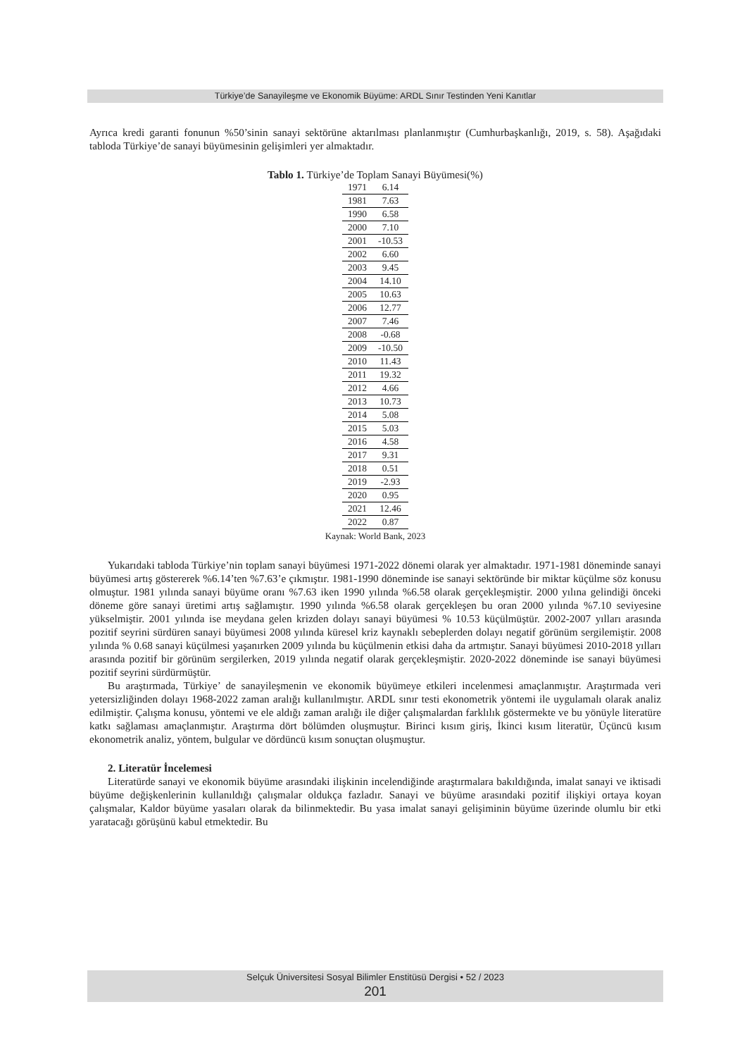Türkiye’de Sanayileşme ve Ekonomik Büyüme: ARDL Sınır Testinden Yeni Kanıtlar
Ayrıca kredi garanti fonunun %50’sinin sanayi sektörüne aktarılması planlanmıştır (Cumhurbaşkanlığı, 2019, s. 58). Aşağıdaki tabloda Türkiye’de sanayi büyümesinin gelişimleri yer almaktadır.
Tablo 1. Türkiye’de Toplam Sanayi Büyümesi(%)
| 1971 | 6.14 |
| 1981 | 7.63 |
| 1990 | 6.58 |
| 2000 | 7.10 |
| 2001 | -10.53 |
| 2002 | 6.60 |
| 2003 | 9.45 |
| 2004 | 14.10 |
| 2005 | 10.63 |
| 2006 | 12.77 |
| 2007 | 7.46 |
| 2008 | -0.68 |
| 2009 | -10.50 |
| 2010 | 11.43 |
| 2011 | 19.32 |
| 2012 | 4.66 |
| 2013 | 10.73 |
| 2014 | 5.08 |
| 2015 | 5.03 |
| 2016 | 4.58 |
| 2017 | 9.31 |
| 2018 | 0.51 |
| 2019 | -2.93 |
| 2020 | 0.95 |
| 2021 | 12.46 |
| 2022 | 0.87 |
Kaynak: World Bank, 2023
Yukarıdaki tabloda Türkiye’nin toplam sanayi büyümesi 1971-2022 dönemi olarak yer almaktadır. 1971-1981 döneminde sanayi büyümesi artış göstererek %6.14’ten %7.63’e çıkmıştır. 1981-1990 döneminde ise sanayi sektöründe bir miktar küçülme söz konusu olmuştur. 1981 yılında sanayi büyüme oranı %7.63 iken 1990 yılında %6.58 olarak gerçekleşmiştir. 2000 yılına gelindiği önceki döneme göre sanayi üretimi artış sağlamıştır. 1990 yılında %6.58 olarak gerçekleşen bu oran 2000 yılında %7.10 seviyesine yükselmiştir. 2001 yılında ise meydana gelen krizden dolayı sanayi büyümesi % 10.53 küçülmüştür. 2002-2007 yılları arasında pozitif seyrini sürdüren sanayi büyümesi 2008 yılında küresel kriz kaynaklı sebeplerden dolayı negatif görünüm sergilemiştir. 2008 yılında % 0.68 sanayi küçülmesi yaşanırken 2009 yılında bu küçülmenin etkisi daha da artmıştır. Sanayi büyümesi 2010-2018 yılları arasında pozitif bir görünüm sergilerken, 2019 yılında negatif olarak gerçekleşmiştir. 2020-2022 döneminde ise sanayi büyümesi pozitif seyrini sürdürmüştür.
Bu araştırmada, Türkiye’ de sanayileşmenin ve ekonomik büyümeye etkileri incelenmesi amaçlanmıştır. Araştırmada veri yetersizliğinden dolayı 1968-2022 zaman aralığı kullanılmıştır. ARDL sınır testi ekonometrik yöntemi ile uygulamalı olarak analiz edilmiştir. Çalışma konusu, yöntemi ve ele aldığı zaman aralığı ile diğer çalışmalardan farklılık göstermekte ve bu yönüyle literatüre katkı sağlaması amaçlanmıştır. Araştırma dört bölümden oluşmuştur. Birinci kısım giriş, İkinci kısım literatür, Üçüncü kısım ekonometrik analiz, yöntem, bulgular ve dördüncü kısım sonuçtan oluşmuştur.
2. Literatür İncelemesi
Literatürde sanayi ve ekonomik büyüme arasındaki ilişkinin incelendiğinde araştırmalara bakıldığında, imalat sanayi ve iktisadi büyüme değişkenlerinin kullanıldığı çalışmalar oldukça fazladır. Sanayi ve büyüme arasındaki pozitif ilişkiyi ortaya koyan çalışmalar, Kaldor büyüme yasaları olarak da bilinmektedir. Bu yasa imalat sanayi gelişiminin büyüme üzerinde olumlu bir etki yaratacağı görüşünü kabul etmektedir. Bu
Selçuk Üniversitesi Sosyal Bilimler Enstitüsü Dergisi • 52 / 2023
201